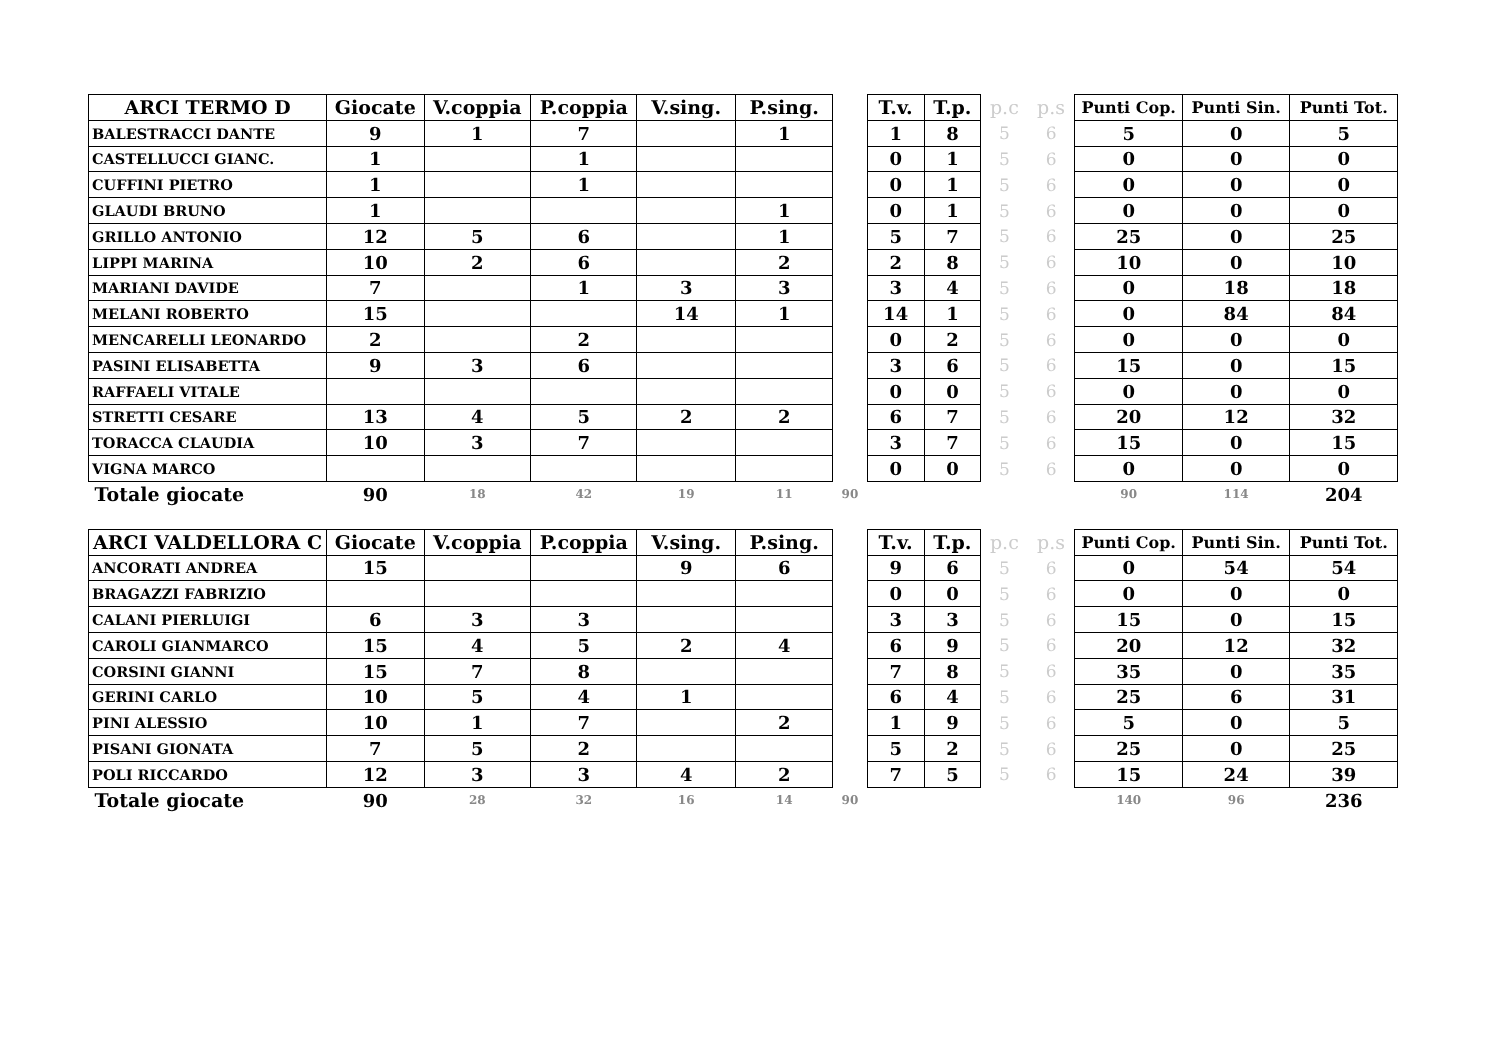| ARCI TERMO D | Giocate | V.coppia | P.coppia | V.sing. | P.sing. | | T.v. | T.p. | p.c | p.s | Punti Cop. | Punti Sin. | Punti Tot. |
| --- | --- | --- | --- | --- | --- | --- | --- | --- | --- | --- | --- | --- | --- |
| BALESTRACCI DANTE | 9 | 1 | 7 | | 1 | | 1 | 8 | 5 | 6 | 5 | 0 | 5 |
| CASTELLUCCI GIANC. | 1 | | 1 | | | | 0 | 1 | 5 | 6 | 0 | 0 | 0 |
| CUFFINI PIETRO | 1 | | 1 | | | | 0 | 1 | 5 | 6 | 0 | 0 | 0 |
| GLAUDI BRUNO | 1 | | | | 1 | | 0 | 1 | 5 | 6 | 0 | 0 | 0 |
| GRILLO ANTONIO | 12 | 5 | 6 | | 1 | | 5 | 7 | 5 | 6 | 25 | 0 | 25 |
| LIPPI MARINA | 10 | 2 | 6 | | 2 | | 2 | 8 | 5 | 6 | 10 | 0 | 10 |
| MARIANI DAVIDE | 7 | | 1 | 3 | 3 | | 3 | 4 | 5 | 6 | 0 | 18 | 18 |
| MELANI ROBERTO | 15 | | | 14 | 1 | | 14 | 1 | 5 | 6 | 0 | 84 | 84 |
| MENCARELLI LEONARDO | 2 | | 2 | | | | 0 | 2 | 5 | 6 | 0 | 0 | 0 |
| PASINI ELISABETTA | 9 | 3 | 6 | | | | 3 | 6 | 5 | 6 | 15 | 0 | 15 |
| RAFFAELI VITALE | | | | | | | 0 | 0 | 5 | 6 | 0 | 0 | 0 |
| STRETTI CESARE | 13 | 4 | 5 | 2 | 2 | | 6 | 7 | 5 | 6 | 20 | 12 | 32 |
| TORACCA CLAUDIA | 10 | 3 | 7 | | | | 3 | 7 | 5 | 6 | 15 | 0 | 15 |
| VIGNA MARCO | | | | | | | 0 | 0 | 5 | 6 | 0 | 0 | 0 |
| Totale giocate | 90 | 18 | 42 | 19 | 11 | 90 | | | | | 90 | 114 | 204 |
| ARCI VALDELLORA C | Giocate | V.coppia | P.coppia | V.sing. | P.sing. | | T.v. | T.p. | p.c | p.s | Punti Cop. | Punti Sin. | Punti Tot. |
| ANCORATI ANDREA | 15 | | | 9 | 6 | | 9 | 6 | 5 | 6 | 0 | 54 | 54 |
| BRAGAZZI FABRIZIO | | | | | | | 0 | 0 | 5 | 6 | 0 | 0 | 0 |
| CALANI PIERLUIGI | 6 | 3 | 3 | | | | 3 | 3 | 5 | 6 | 15 | 0 | 15 |
| CAROLI GIANMARCO | 15 | 4 | 5 | 2 | 4 | | 6 | 9 | 5 | 6 | 20 | 12 | 32 |
| CORSINI GIANNI | 15 | 7 | 8 | | | | 7 | 8 | 5 | 6 | 35 | 0 | 35 |
| GERINI CARLO | 10 | 5 | 4 | 1 | | | 6 | 4 | 5 | 6 | 25 | 6 | 31 |
| PINI ALESSIO | 10 | 1 | 7 | | 2 | | 1 | 9 | 5 | 6 | 5 | 0 | 5 |
| PISANI GIONATA | 7 | 5 | 2 | | | | 5 | 2 | 5 | 6 | 25 | 0 | 25 |
| POLI RICCARDO | 12 | 3 | 3 | 4 | 2 | | 7 | 5 | 5 | 6 | 15 | 24 | 39 |
| Totale giocate | 90 | 28 | 32 | 16 | 14 | 90 | | | | | 140 | 96 | 236 |